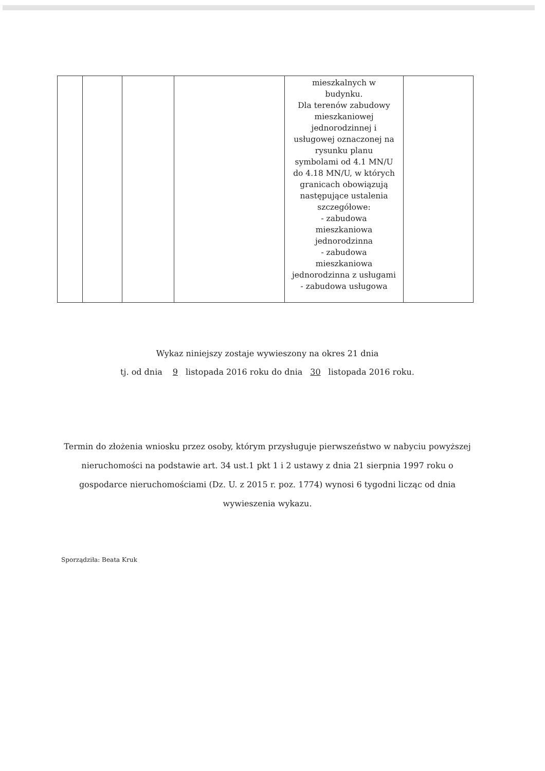| | | | | mieszkalnych w budynku. Dla terenów zabudowy mieszkaniowej jednorodzinnej i usługowej oznaczonej na rysunku planu symbolami od 4.1 MN/U do 4.18 MN/U, w których granicach obowiązują następujące ustalenia szczegółowe: - zabudowa mieszkaniowa jednorodzinna - zabudowa mieszkaniowa jednorodzinna z usługami - zabudowa usługowa | |
Wykaz niniejszy zostaje wywieszony na okres 21 dnia
tj. od dnia 9 listopada 2016 roku do dnia 30 listopada 2016 roku.
Termin do złożenia wniosku przez osoby, którym przysługuje pierwszeństwo w nabyciu powyższej nieruchomości na podstawie art. 34 ust.1 pkt 1 i 2 ustawy z dnia 21 sierpnia 1997 roku o gospodarce nieruchomościami (Dz. U. z 2015 r. poz. 1774) wynosi 6 tygodni licząc od dnia wywieszenia wykazu.
Sporządziła: Beata Kruk